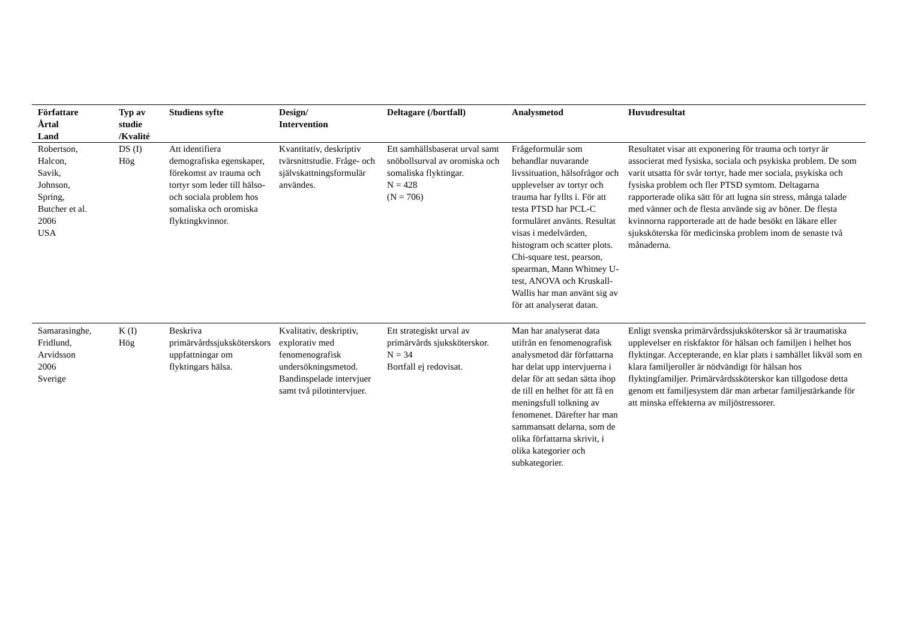| Författare Årtal Land | Typ av studie /Kvalité | Studiens syfte | Design/ Intervention | Deltagare (/bortfall) | Analysmetod | Huvudresultat |
| --- | --- | --- | --- | --- | --- | --- |
| Robertson, Halcon, Savik, Johnson, Spring, Butcher et al. 2006 USA | DS (I) Hög | Att identifiera demografiska egenskaper, förekomst av trauma och tortyr som leder till hälso- och sociala problem hos somaliska och oromiska flyktingkvinnor. | Kvantitativ, deskriptiv tvärsnittstudie. Fråge- och självskattningsformulär användes. | Ett samhällsbaserat urval samt snöbollsurval av oromiska och somaliska flyktingar. N = 428 (N = 706) | Frågeformulär som behandlar nuvarande livssituation, hälsofrågor och upplevelser av tortyr och trauma har fyllts i. För att testa PTSD har PCL-C formuläret använts. Resultat visas i medelvärden, histogram och scatter plots. Chi-square test, pearson, spearman, Mann Whitney U-test, ANOVA och Kruskall-Wallis har man använt sig av för att analyserat datan. | Resultatet visar att exponering för trauma och tortyr är associerat med fysiska, sociala och psykiska problem. De som varit utsatta för svår tortyr, hade mer sociala, psykiska och fysiska problem och fler PTSD symtom. Deltagarna rapporterade olika sätt för att lugna sin stress, många talade med vänner och de flesta använde sig av böner. De flesta kvinnorna rapporterade att de hade besökt en läkare eller sjuksköterska för medicinska problem inom de senaste två månaderna. |
| Samarasinghe, Fridlund, Arvidsson 2006 Sverige | K (I) Hög | Beskriva primärvårdssjuksköterskors uppfattningar om flyktingars hälsa. | Kvalitativ, deskriptiv, explorativ med fenomenografisk undersökningsmetod. Bandinspelade intervjuer samt två pilotintervjuer. | Ett strategiskt urval av primärvårds sjuksköterskor. N = 34 Bortfall ej redovisat. | Man har analyserat data utifrån en fenomenografisk analysmetod där författarna har delat upp intervjuerna i delar för att sedan sätta ihop de till en helhet för att få en meningsfull tolkning av fenomenet. Därefter har man sammansatt delarna, som de olika författarna skrivit, i olika kategorier och subkategorier. | Enligt svenska primärvårdssjuksköterskor så är traumatiska upplevelser en riskfaktor för hälsan och familjen i helhet hos flyktingar. Accepterande, en klar plats i samhället likväl som en klara familjeroller är nödvändigt för hälsan hos flyktingfamiljer. Primärvårdssköterskor kan tillgodose detta genom ett familjesystem där man arbetar familjestärkande för att minska effekterna av miljöstressorer. |